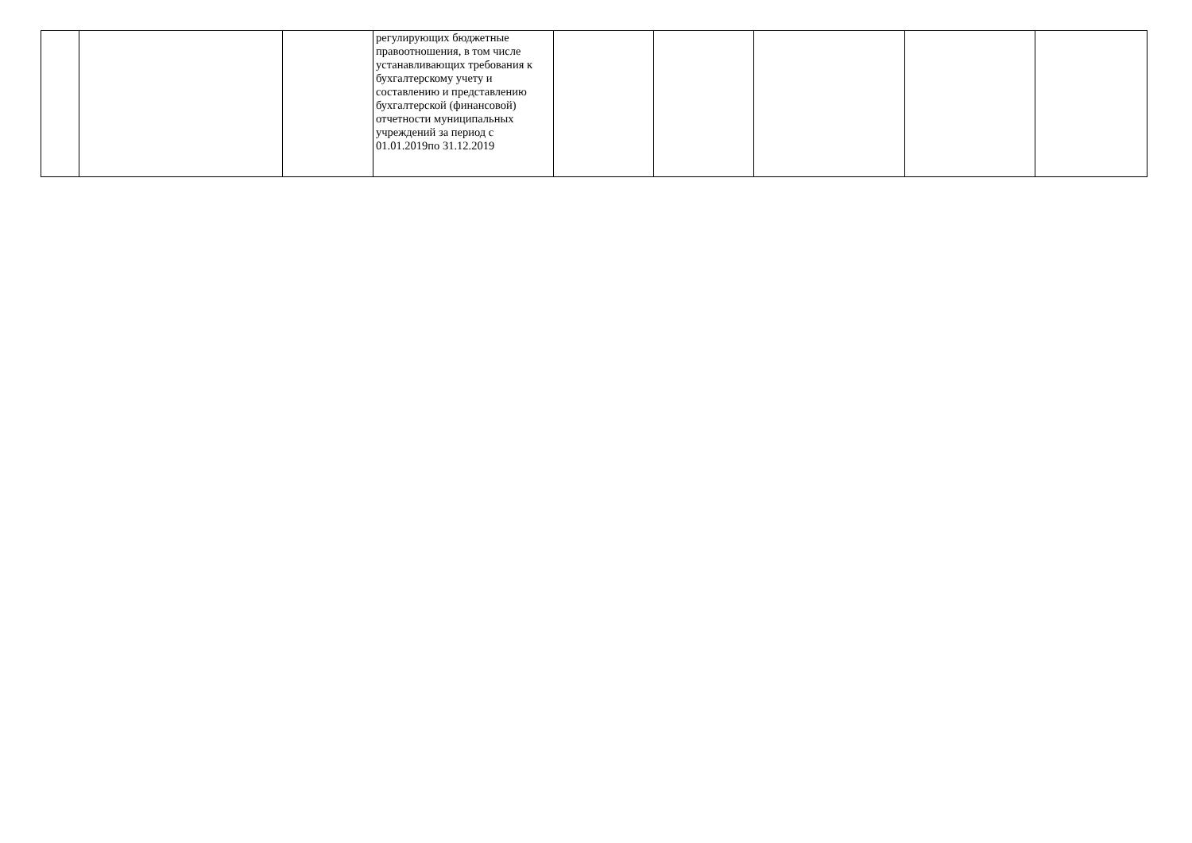| | | | регулирующих бюджетные правоотношения, в том числе устанавливающих требования к бухгалтерскому учету и составлению и представлению бухгалтерской (финансовой) отчетности муниципальных учреждений за период с 01.01.2019по 31.12.2019 | | | | | |